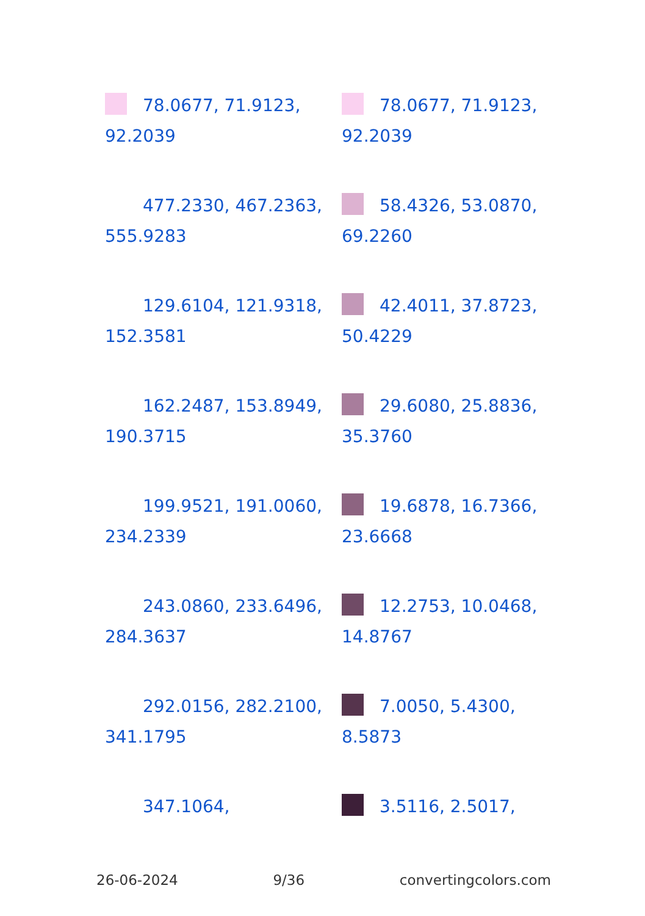78.0677, 71.9123, 92.2039
78.0677, 71.9123, 92.2039
477.2330, 467.2363, 555.9283
58.4326, 53.0870, 69.2260
129.6104, 121.9318, 152.3581
42.4011, 37.8723, 50.4229
162.2487, 153.8949, 190.3715
29.6080, 25.8836, 35.3760
199.9521, 191.0060, 234.2339
19.6878, 16.7366, 23.6668
243.0860, 233.6496, 284.3637
12.2753, 10.0468, 14.8767
292.0156, 282.2100, 341.1795
7.0050, 5.4300, 8.5873
347.1064,
3.5116, 2.5017,
26-06-2024 9/36 convertingcolors.com